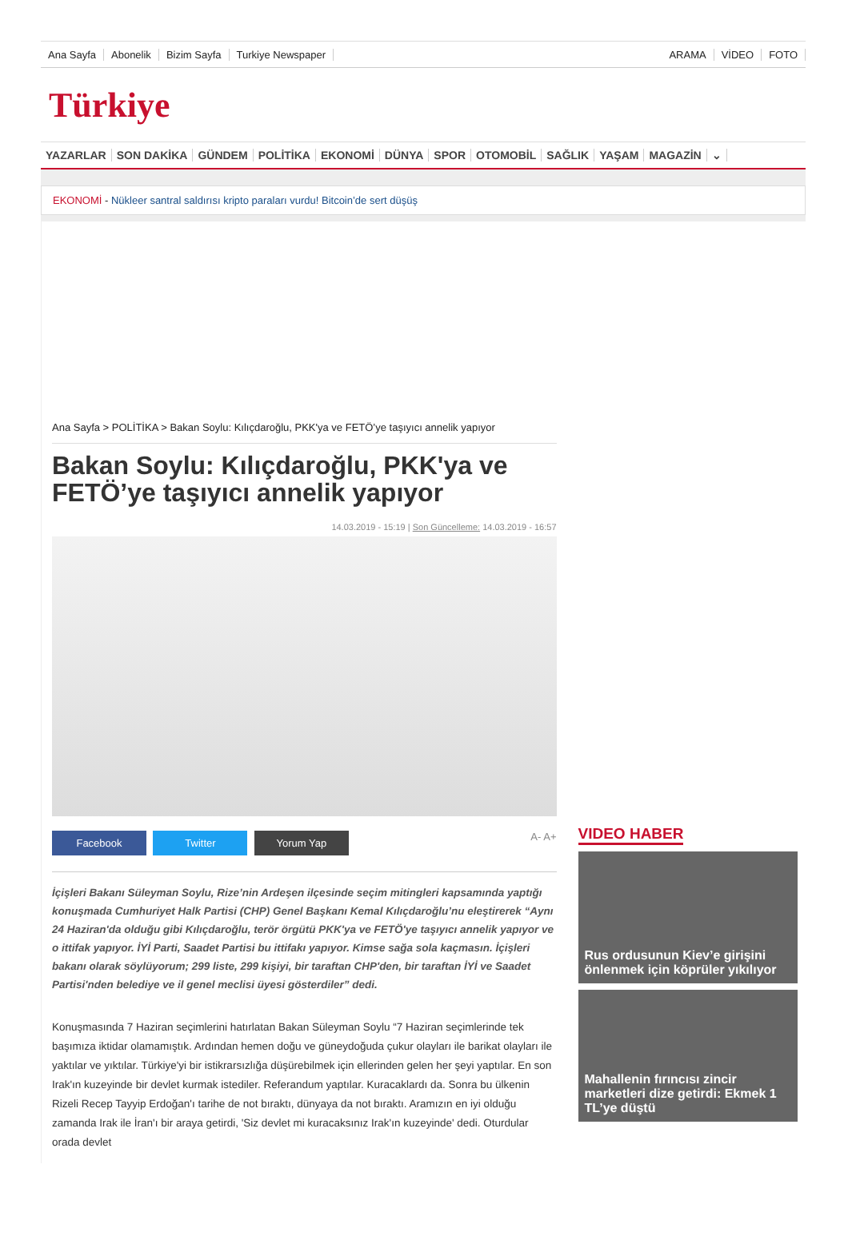Ana Sayfa Abonelik Bizim Sayfa Turkiye Newspaper ARAMA VİDEO FOTO
Türkiye
YAZARLAR SON DAKİKA GÜNDEM POLİTİKA EKONOMİ DÜNYA SPOR OTOMOBİL SAĞLIK YAŞAM MAGAZİN ⌄
EKONOMİ - Nükleer santral saldırısı kripto paraları vurdu! Bitcoin’de sert düşüş
Ana Sayfa > POLİTİKA > Bakan Soylu: Kılıçdaroğlu, PKK'ya ve FETÖ’ye taşıyıcı annelik yapıyor
Bakan Soylu: Kılıçdaroğlu, PKK'ya ve FETÖ’ye taşıyıcı annelik yapıyor
14.03.2019 - 15:19 | Son Güncelleme: 14.03.2019 - 16:57
Facebook Twitter Yorum Yap A- A+
İçişleri Bakanı Süleyman Soylu, Rize’nin Ardeşen ilçesinde seçim mitingleri kapsamında yaptığı konuşmada Cumhuriyet Halk Partisi (CHP) Genel Başkanı Kemal Kılıçdaroğlu’nu eleştirerek “Aynı 24 Haziran'da olduğu gibi Kılıçdaroğlu, terör örgütü PKK'ya ve FETÖ'ye taşıyıcı annelik yapıyor ve o ittifak yapıyor. İYİ Parti, Saadet Partisi bu ittifakı yapıyor. Kimse sağa sola kaçmasın. İçişleri bakanı olarak söylüyorum; 299 liste, 299 kişiyi, bir taraftan CHP'den, bir taraftan İYİ ve Saadet Partisi'nden belediye ve il genel meclisi üyesi gösterdiler” dedi.
Konuşmasında 7 Haziran seçimlerini hatırlatan Bakan Süleyman Soylu “7 Haziran seçimlerinde tek başımıza iktidar olamamıştık. Ardından hemen doğu ve güneydoğuda çukur olayları ile barikat olayları ile yaktılar ve yıktılar. Türkiye'yi bir istikrarsızlığa düşürebilmek için ellerinden gelen her şeyi yaptılar. En son Irak'ın kuzeyinde bir devlet kurmak istediler. Referandum yaptılar. Kuracaklardı da. Sonra bu ülkenin Rizeli Recep Tayyip Erdoğan'ı tarihe de not bıraktı, dünyaya da not bıraktı. Aramızın en iyi olduğu zamanda Irak ile İran'ı bir araya getirdi, 'Siz devlet mi kuracaksınız Irak'ın kuzeyinde' dedi. Oturdular orada devlet
VIDEO HABER
Rus ordusunun Kiev’e girişini önlenmek için köprüler yıkılıyor
Mahallenin fırıncısı zincir marketleri dize getirdi: Ekmek 1 TL’ye düştü